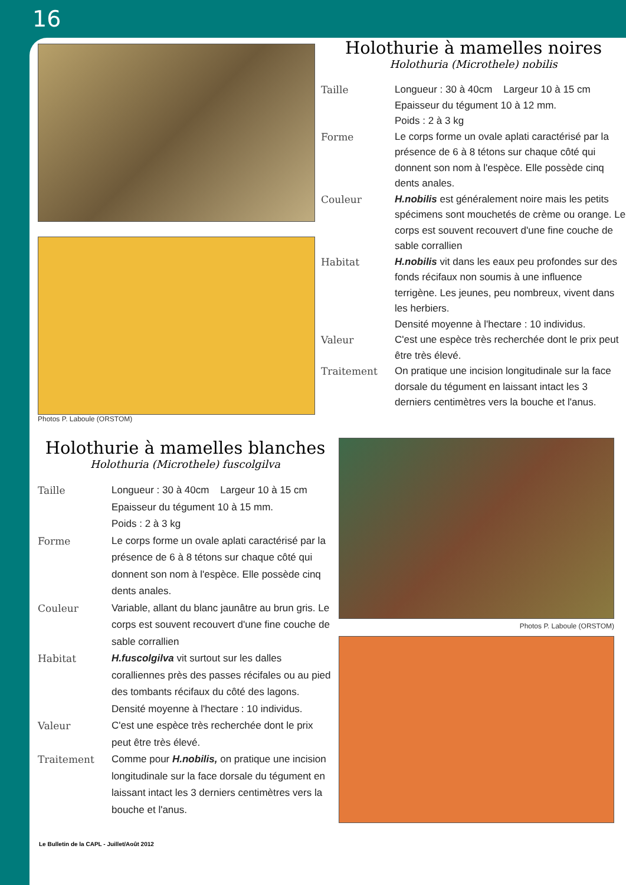16
Photos P. Laboule (ORSTOM)
Holothurie à mamelles noires
Holothuria (Microthele) nobilis
Taille Longueur : 30 à 40cm Largeur 10 à 15 cm
Epaisseur du tégument 10 à 12 mm.
Poids : 2 à 3 kg
Forme Le corps forme un ovale aplati caractérisé par la présence de 6 à 8 tétons sur chaque côté qui donnent son nom à l'espèce. Elle possède cinq dents anales.
Couleur H.nobilis est généralement noire mais les petits spécimens sont mouchetés de crème ou orange. Le corps est souvent recouvert d'une fine couche de sable corrallien
Habitat H.nobilis vit dans les eaux peu profondes sur des fonds récifaux non soumis à une influence terrigène. Les jeunes, peu nombreux, vivent dans les herbiers.
Densité moyenne à l'hectare : 10 individus.
Valeur C'est une espèce très recherchée dont le prix peut être très élevé.
Traitement On pratique une incision longitudinale sur la face dorsale du tégument en laissant intact les 3 derniers centimètres vers la bouche et l'anus.
Holothurie à mamelles blanches
Holothuria (Microthele) fuscolgilva
Taille Longueur : 30 à 40cm Largeur 10 à 15 cm
Epaisseur du tégument 10 à 15 mm.
Poids : 2 à 3 kg
Forme Le corps forme un ovale aplati caractérisé par la présence de 6 à 8 tétons sur chaque côté qui donnent son nom à l'espèce. Elle possède cinq dents anales.
Couleur Variable, allant du blanc jaunâtre au brun gris. Le corps est souvent recouvert d'une fine couche de sable corrallien
Habitat H.fuscolgilva vit surtout sur les dalles coralliennes près des passes récifales ou au pied des tombants récifaux du côté des lagons.
Densité moyenne à l'hectare : 10 individus.
Valeur C'est une espèce très recherchée dont le prix peut être très élevé.
Traitement Comme pour H.nobilis, on pratique une incision longitudinale sur la face dorsale du tégument en laissant intact les 3 derniers centimètres vers la bouche et l'anus.
Photos P. Laboule (ORSTOM)
Le Bulletin de la CAPL - Juillet/Août 2012